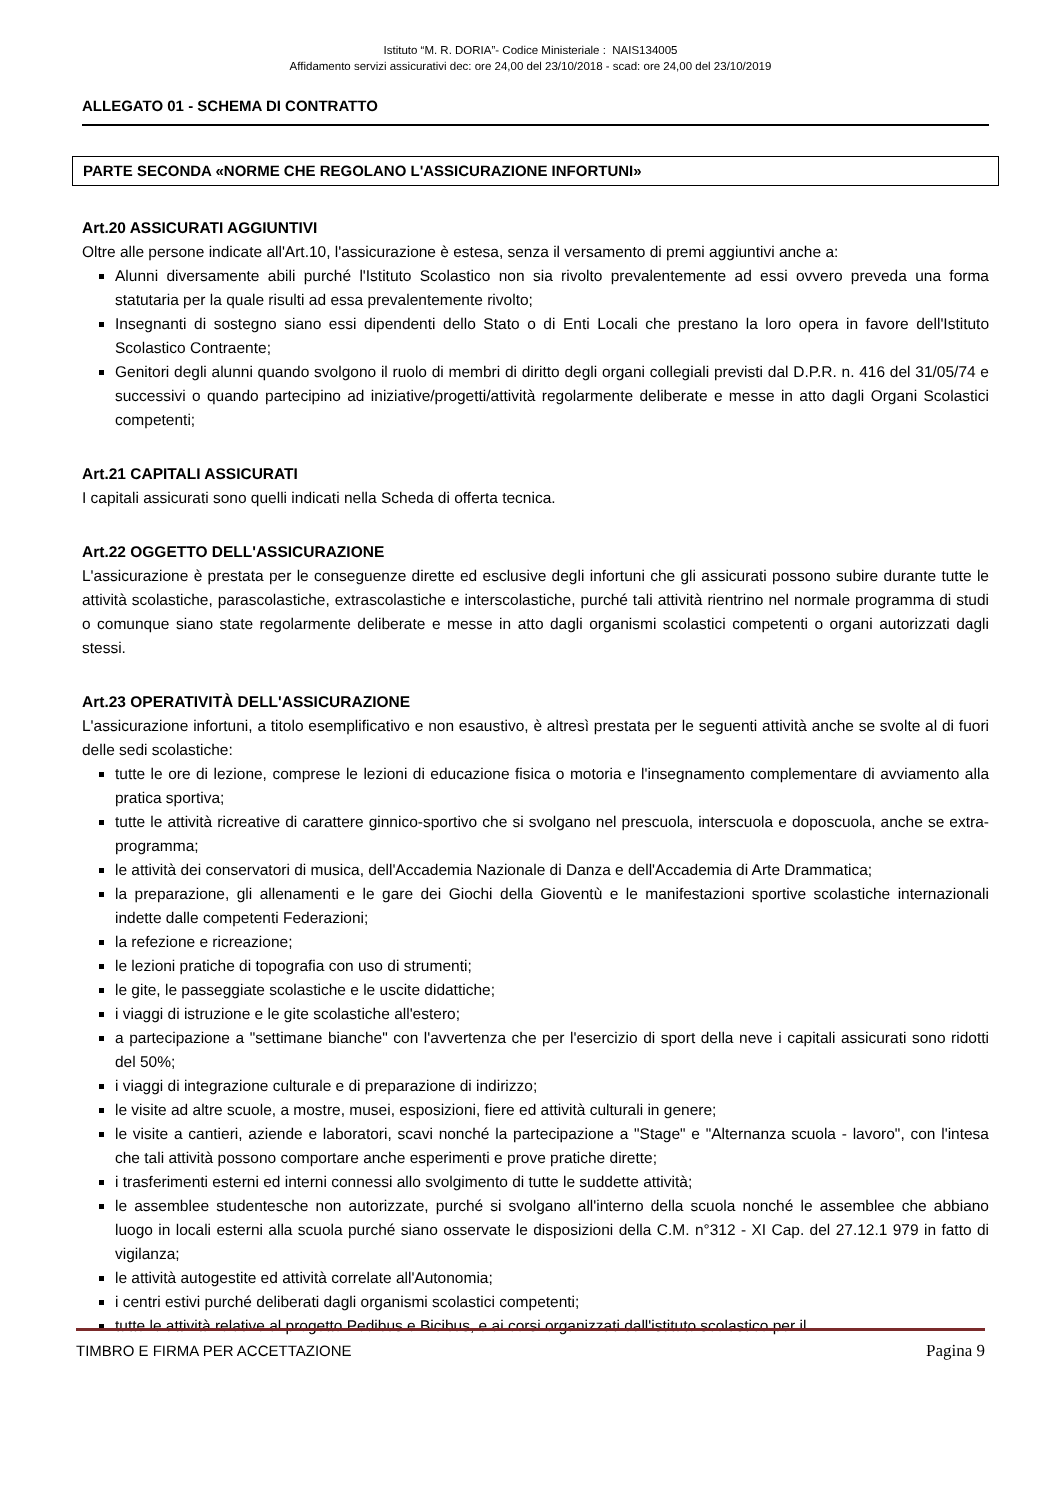Istituto “M. R. DORIA”- Codice Ministeriale : NAIS134005
Affidamento servizi assicurativi dec: ore 24,00 del 23/10/2018 - scad: ore 24,00 del 23/10/2019
ALLEGATO 01 - SCHEMA DI CONTRATTO
PARTE SECONDA «NORME CHE REGOLANO L'ASSICURAZIONE INFORTUNI»
Art.20 ASSICURATI AGGIUNTIVI
Oltre alle persone indicate all'Art.10, l'assicurazione è estesa, senza il versamento di premi aggiuntivi anche a:
Alunni diversamente abili purché l'Istituto Scolastico non sia rivolto prevalentemente ad essi ovvero preveda una forma statutaria per la quale risulti ad essa prevalentemente rivolto;
Insegnanti di sostegno siano essi dipendenti dello Stato o di Enti Locali che prestano la loro opera in favore dell'Istituto Scolastico Contraente;
Genitori degli alunni quando svolgono il ruolo di membri di diritto degli organi collegiali previsti dal D.P.R. n. 416 del 31/05/74 e successivi o quando partecipino ad iniziative/progetti/attività regolarmente deliberate e messe in atto dagli Organi Scolastici competenti;
Art.21 CAPITALI ASSICURATI
I capitali assicurati sono quelli indicati nella Scheda di offerta tecnica.
Art.22 OGGETTO DELL'ASSICURAZIONE
L'assicurazione è prestata per le conseguenze dirette ed esclusive degli infortuni che gli assicurati possono subire durante tutte le attività scolastiche, parascolastiche, extrascolastiche e interscolastiche, purché tali attività rientrino nel normale programma di studi o comunque siano state regolarmente deliberate e messe in atto dagli organismi scolastici competenti o organi autorizzati dagli stessi.
Art.23 OPERATIVITÀ DELL'ASSICURAZIONE
L'assicurazione infortuni, a titolo esemplificativo e non esaustivo, è altresì prestata per le seguenti attività anche se svolte al di fuori delle sedi scolastiche:
tutte le ore di lezione, comprese le lezioni di educazione fisica o motoria e l'insegnamento complementare di avviamento alla pratica sportiva;
tutte le attività ricreative di carattere ginnico-sportivo che si svolgano nel prescuola, interscuola e doposcuola, anche se extra-programma;
le attività dei conservatori di musica, dell'Accademia Nazionale di Danza e dell'Accademia di Arte Drammatica;
la preparazione, gli allenamenti e le gare dei Giochi della Gioventù e le manifestazioni sportive scolastiche internazionali indette dalle competenti Federazioni;
la refezione e ricreazione;
le lezioni pratiche di topografia con uso di strumenti;
le gite, le passeggiate scolastiche e le uscite didattiche;
i viaggi di istruzione e le gite scolastiche all'estero;
a partecipazione a "settimane bianche" con l'avvertenza che per l'esercizio di sport della neve i capitali assicurati sono ridotti del 50%;
i viaggi di integrazione culturale e di preparazione di indirizzo;
le visite ad altre scuole, a mostre, musei, esposizioni, fiere ed attività culturali in genere;
le visite a cantieri, aziende e laboratori, scavi nonché la partecipazione a "Stage" e "Alternanza scuola - lavoro", con l'intesa che tali attività possono comportare anche esperimenti e prove pratiche dirette;
i trasferimenti esterni ed interni connessi allo svolgimento di tutte le suddette attività;
le assemblee studentesche non autorizzate, purché si svolgano all'interno della scuola nonché le assemblee che abbiano luogo in locali esterni alla scuola purché siano osservate le disposizioni della C.M. n°312 - XI Cap. del 27.12.1 979 in fatto di vigilanza;
le attività autogestite ed attività correlate all'Autonomia;
i centri estivi purché deliberati dagli organismi scolastici competenti;
tutte le attività relative al progetto Pedibus e Bicibus, e ai corsi organizzati dall'istituto scolastico per il
TIMBRO E FIRMA PER ACCETTAZIONE Pagina 9